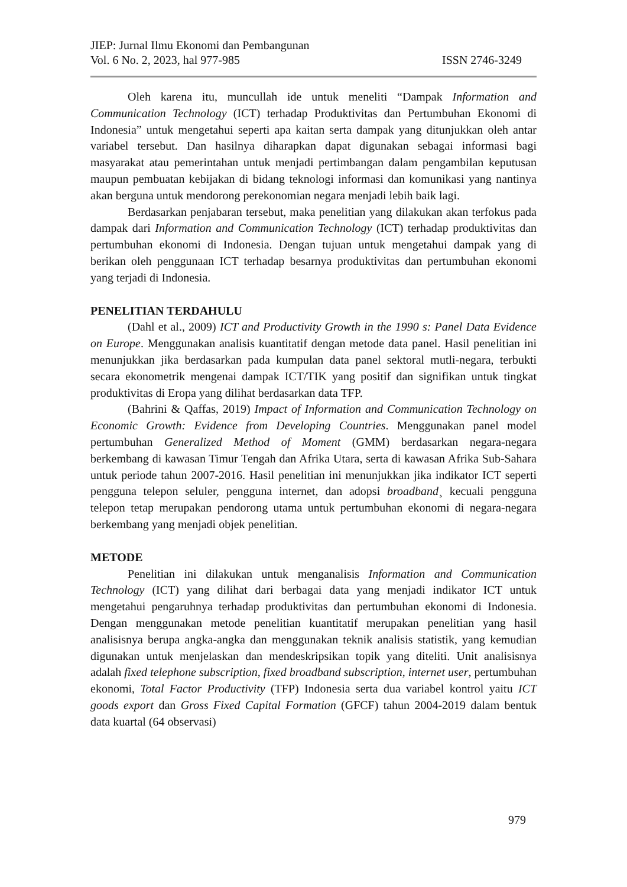JIEP: Jurnal Ilmu Ekonomi dan Pembangunan
Vol. 6 No. 2, 2023, hal 977-985 ISSN 2746-3249
Oleh karena itu, muncullah ide untuk meneliti “Dampak Information and Communication Technology (ICT) terhadap Produktivitas dan Pertumbuhan Ekonomi di Indonesia” untuk mengetahui seperti apa kaitan serta dampak yang ditunjukkan oleh antar variabel tersebut. Dan hasilnya diharapkan dapat digunakan sebagai informasi bagi masyarakat atau pemerintahan untuk menjadi pertimbangan dalam pengambilan keputusan maupun pembuatan kebijakan di bidang teknologi informasi dan komunikasi yang nantinya akan berguna untuk mendorong perekonomian negara menjadi lebih baik lagi.
Berdasarkan penjabaran tersebut, maka penelitian yang dilakukan akan terfokus pada dampak dari Information and Communication Technology (ICT) terhadap produktivitas dan pertumbuhan ekonomi di Indonesia. Dengan tujuan untuk mengetahui dampak yang di berikan oleh penggunaan ICT terhadap besarnya produktivitas dan pertumbuhan ekonomi yang terjadi di Indonesia.
PENELITIAN TERDAHULU
(Dahl et al., 2009) ICT and Productivity Growth in the 1990 s: Panel Data Evidence on Europe. Menggunakan analisis kuantitatif dengan metode data panel. Hasil penelitian ini menunjukkan jika berdasarkan pada kumpulan data panel sektoral mutli-negara, terbukti secara ekonometrik mengenai dampak ICT/TIK yang positif dan signifikan untuk tingkat produktivitas di Eropa yang dilihat berdasarkan data TFP.
(Bahrini & Qaffas, 2019) Impact of Information and Communication Technology on Economic Growth: Evidence from Developing Countries. Menggunakan panel model pertumbuhan Generalized Method of Moment (GMM) berdasarkan negara-negara berkembang di kawasan Timur Tengah dan Afrika Utara, serta di kawasan Afrika Sub-Sahara untuk periode tahun 2007-2016. Hasil penelitian ini menunjukkan jika indikator ICT seperti pengguna telepon seluler, pengguna internet, dan adopsi broadband¸ kecuali pengguna telepon tetap merupakan pendorong utama untuk pertumbuhan ekonomi di negara-negara berkembang yang menjadi objek penelitian.
METODE
Penelitian ini dilakukan untuk menganalisis Information and Communication Technology (ICT) yang dilihat dari berbagai data yang menjadi indikator ICT untuk mengetahui pengaruhnya terhadap produktivitas dan pertumbuhan ekonomi di Indonesia. Dengan menggunakan metode penelitian kuantitatif merupakan penelitian yang hasil analisisnya berupa angka-angka dan menggunakan teknik analisis statistik, yang kemudian digunakan untuk menjelaskan dan mendeskripsikan topik yang diteliti. Unit analisisnya adalah fixed telephone subscription, fixed broadband subscription, internet user, pertumbuhan ekonomi, Total Factor Productivity (TFP) Indonesia serta dua variabel kontrol yaitu ICT goods export dan Gross Fixed Capital Formation (GFCF) tahun 2004-2019 dalam bentuk data kuartal (64 observasi)
979